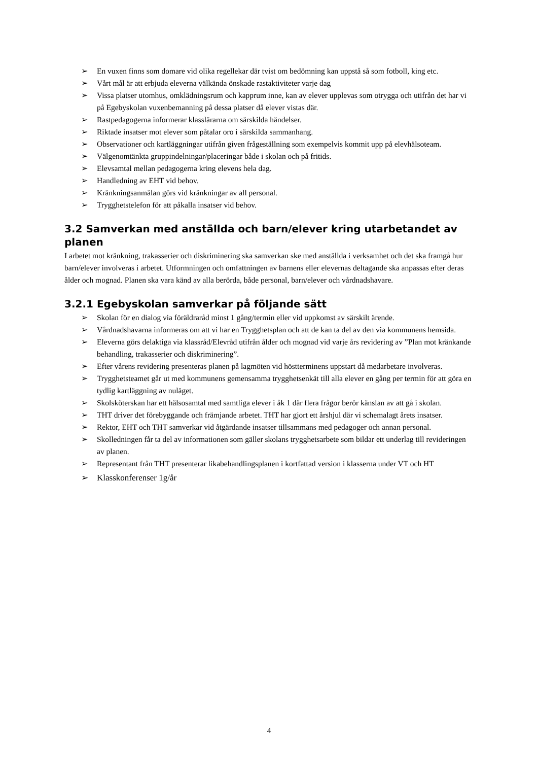➢ En vuxen finns som domare vid olika regellekar där tvist om bedömning kan uppstå så som fotboll, king etc.
➢ Vårt mål är att erbjuda eleverna välkända önskade rastaktiviteter varje dag
➢ Vissa platser utomhus, omklädningsrum och kapprum inne, kan av elever upplevas som otrygga och utifrån det har vi på Egebyskolan vuxenbemanning på dessa platser då elever vistas där.
➢ Rastpedagogerna informerar klasslärarna om särskilda händelser.
➢ Riktade insatser mot elever som påtalar oro i särskilda sammanhang.
➢ Observationer och kartläggningar utifrån given frågeställning som exempelvis kommit upp på elevhälsoteam.
➢ Välgenomtänkta gruppindelningar/placeringar både i skolan och på fritids.
➢ Elevsamtal mellan pedagogerna kring elevens hela dag.
➢ Handledning av EHT vid behov.
➢ Kränkningsanmälan görs vid kränkningar av all personal.
➢ Trygghetstelefon för att påkalla insatser vid behov.
3.2 Samverkan med anställda och barn/elever kring utarbetandet av planen
I arbetet mot kränkning, trakasserier och diskriminering ska samverkan ske med anställda i verksamhet och det ska framgå hur barn/elever involveras i arbetet. Utformningen och omfattningen av barnens eller elevernas deltagande ska anpassas efter deras ålder och mognad. Planen ska vara känd av alla berörda, både personal, barn/elever och vårdnadshavare.
3.2.1 Egebyskolan samverkar på följande sätt
➢ Skolan för en dialog via föräldraråd minst 1 gång/termin eller vid uppkomst av särskilt ärende.
➢ Vårdnadshavarna informeras om att vi har en Trygghetsplan och att de kan ta del av den via kommunens hemsida.
➢ Eleverna görs delaktiga via klassråd/Elevråd utifrån ålder och mognad vid varje års revidering av ”Plan mot kränkande behandling, trakasserier och diskriminering”.
➢ Efter vårens revidering presenteras planen på lagmöten vid höstterminens uppstart då medarbetare involveras.
➢ Trygghetsteamet går ut med kommunens gemensamma trygghetsenkät till alla elever en gång per termin för att göra en tydlig kartläggning av nuläget.
➢ Skolsköterskan har ett hälsosamtal med samtliga elever i åk 1 där flera frågor berör känslan av att gå i skolan.
➢ THT driver det förebyggande och främjande arbetet. THT har gjort ett årshjul där vi schemalagt årets insatser.
➢ Rektor, EHT och THT samverkar vid åtgärdande insatser tillsammans med pedagoger och annan personal.
➢ Skolledningen får ta del av informationen som gäller skolans trygghetsarbete som bildar ett underlag till revideringen av planen.
➢ Representant från THT presenterar likabehandlingsplanen i kortfattad version i klasserna under VT och HT
➢ Klasskonferenser 1g/år
4